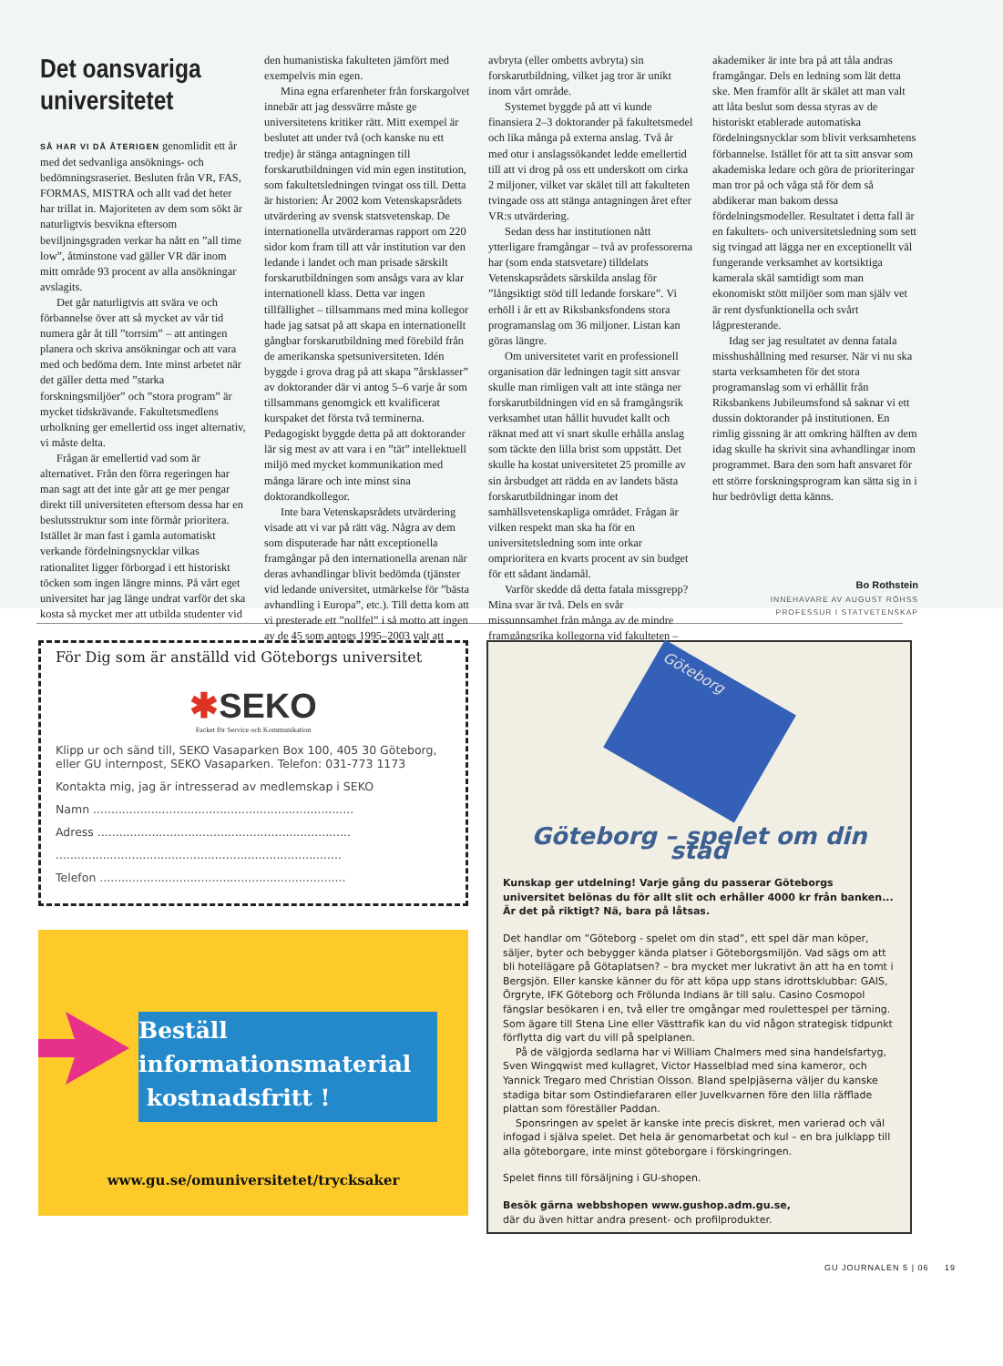Det oansvariga universitetet
SÅ HAR VI DÅ ÅTERIGEN genomlidit ett år med det sedvanliga ansöknings- och bedömningsraseriet. Besluten från VR, FAS, FORMAS, MISTRA och allt vad det heter har trillat in. Majoriteten av dem som sökt är naturligtvis besvikna eftersom beviljningsgraden verkar ha nått en ”all time low”, åtminstone vad gäller VR där inom mitt område 93 procent av alla ansökningar avslagits.
Det går naturligtvis att svära ve och förbannelse över att så mycket av vår tid numera går åt till ”torrsim” – att antingen planera och skriva ansökningar och att vara med och bedöma dem. Inte minst arbetet när det gäller detta med ”starka forskningsmiljöer” och ”stora program” är mycket tidskrävande. Fakultetsmedlens urholkning ger emellertid oss inget alternativ, vi måste delta.
Frågan är emellertid vad som är alternativet. Från den förra regeringen har man sagt att det inte går att ge mer pengar direkt till universiteten eftersom dessa har en beslutsstruktur som inte förmår prioritera. Istället är man fast i gamla automatiskt verkande fördelningsnycklar vilkas rationalitet ligger förborgad i ett historiskt töcken som ingen längre minns. På vårt eget universitet har jag länge undrat varför det ska kosta så mycket mer att utbilda studenter vid den humanistiska fakulteten jämfört med exempelvis min egen.
Mina egna erfarenheter från forskargolvet innebär att jag dessvärre måste ge universitetens kritiker rätt. Mitt exempel är beslutet att under två (och kanske nu ett tredje) år stänga antagningen till forskarutbildningen vid min egen institution, som fakultetsledningen tvingat oss till. Detta är historien: År 2002 kom Vetenskapsrådets utvärdering av svensk statsvetenskap. De internationella utvärderarnas rapport om 220 sidor kom fram till att vår institution var den ledande i landet och man prisade särskilt forskarutbildningen som ansågs vara av klar internationell klass. Detta var ingen tillfällighet – tillsammans med mina kollegor hade jag satsat på att skapa en internationellt gångbar forskarutbildning med förebild från de amerikanska spetsuniversiteten. Idén byggde i grova drag på att skapa ”årsklasser” av doktorander där vi antog 5–6 varje år som tillsammans genomgick ett kvalificerat kurspaket det första två terminerna. Pedagogiskt byggde detta på att doktorander lär sig mest av att vara i en ”tät” intellektuell miljö med mycket kommunikation med många lärare och inte minst sina doktorandkollegor.
Inte bara Vetenskapsrådets utvärdering visade att vi var på rätt väg. Några av dem som disputerade har nått exceptionella framgångar på den internationella arenan när deras avhandlingar blivit bedömda (tjänster vid ledande universitet, utmärkelse för ”bästa avhandling i Europa”, etc.). Till detta kom att vi presterade ett ”nollfel” i så motto att ingen av de 45 som antogs 1995–2003 valt att avbryta (eller ombetts avbryta) sin forskarutbildning, vilket jag tror är unikt inom vårt område.
Systemet byggde på att vi kunde finansiera 2–3 doktorander på fakultetsmedel och lika många på externa anslag. Två år med otur i anslagssökandet ledde emellertid till att vi drog på oss ett underskott om cirka 2 miljoner, vilket var skälet till att fakulteten tvingade oss att stänga antagningen året efter VR:s utvärdering.
Sedan dess har institutionen nått ytterligare framgångar – två av professorerna har (som enda statsvetare) tilldelats Vetenskapsrådets särskilda anslag för ”långsiktigt stöd till ledande forskare”. Vi erhöll i år ett av Riksbanksfondens stora programanslag om 36 miljoner. Listan kan göras längre.
Om universitetet varit en professionell organisation där ledningen tagit sitt ansvar skulle man rimligen valt att inte stänga ner forskarutbildningen vid en så framgångsrik verksamhet utan hållit huvudet kallt och räknat med att vi snart skulle erhålla anslag som täckte den lilla brist som uppstått. Det skulle ha kostat universitetet 25 promille av sin årsbudget att rädda en av landets bästa forskarutbildningar inom det samhällsvetenskapliga området. Frågan är vilken respekt man ska ha för en universitetsledning som inte orkar omprioritera en kvarts procent av sin budget för ett sådant ändamål.
Varför skedde då detta fatala missgrepp? Mina svar är två. Dels en svår missunnsamhet från många av de mindre framgångsrika kollegorna vid fakulteten – akademiker är inte bra på att tåla andras framgångar. Dels en ledning som lät detta ske. Men framför allt är skälet att man valt att låta beslut som dessa styras av de historiskt etablerade automatiska fördelningsnycklar som blivit verksamhetens förbannelse. Istället för att ta sitt ansvar som akademiska ledare och göra de prioriteringar man tror på och våga stå för dem så abdikerar man bakom dessa fördelningsmodeller. Resultatet i detta fall är en fakultets- och universitetsledning som sett sig tvingad att lägga ner en exceptionellt väl fungerande verksamhet av kortsiktiga kamerala skäl samtidigt som man ekonomiskt stött miljöer som man själv vet är rent dysfunktionella och svårt lågpresterande.
Idag ser jag resultatet av denna fatala misshushållning med resurser. När vi nu ska starta verksamheten för det stora programanslag som vi erhållit från Riksbankens Jubileumsfond så saknar vi ett dussin doktorander på institutionen. En rimlig gissning är att omkring hälften av dem idag skulle ha skrivit sina avhandlingar inom programmet. Bara den som haft ansvaret för ett större forskningsprogram kan sätta sig in i hur bedrövligt detta känns.
Bo Rothstein
INNEHAVARE AV AUGUST RÖHSS PROFESSUR I STATVETENSKAP
För Dig som är anställd vid Göteborgs universitet
✱SEKO
Facket för Service och Kommunikation
Klipp ur och sänd till, SEKO Vasaparken Box 100, 405 30 Göteborg,
eller GU internpost, SEKO Vasaparken. Telefon: 031-773 1173
Kontakta mig, jag är intresserad av medlemskap i SEKO
Namn ........................................................................
Adress ......................................................................
...............................................................................
Telefon ....................................................................
Beställ informationsmaterial
kostnadsfritt !
www.gu.se/omuniversitetet/trycksaker
Göteborg
Göteborg – spelet om din stad
Kunskap ger utdelning! Varje gång du passerar Göteborgs universitet belönas du för allt slit och erhåller 4000 kr från banken... Är det på riktigt? Nä, bara på låtsas.
Det handlar om ”Göteborg - spelet om din stad”, ett spel där man köper, säljer, byter och bebygger kända platser i Göteborgsmiljön. Vad sägs om att bli hotellägare på Götaplatsen? – bra mycket mer lukrativt än att ha en tomt i Bergsjön. Eller kanske känner du för att köpa upp stans idrottsklubbar: GAIS, Örgryte, IFK Göteborg och Frölunda Indians är till salu. Casino Cosmopol fängslar besökaren i en, två eller tre omgångar med roulettespel per tärning. Som ägare till Stena Line eller Västtrafik kan du vid någon strategisk tidpunkt förflytta dig vart du vill på spelplanen.
På de välgjorda sedlarna har vi William Chalmers med sina handelsfartyg, Sven Wingqwist med kullagret, Victor Hasselblad med sina kameror, och Yannick Tregaro med Christian Olsson. Bland spelpjäserna väljer du kanske stadiga bitar som Ostindiefararen eller Juvelkvarnen före den lilla räfflade plattan som föreställer Paddan.
Sponsringen av spelet är kanske inte precis diskret, men varierad och väl infogad i själva spelet. Det hela är genomarbetat och kul – en bra julklapp till alla göteborgare, inte minst göteborgare i förskingringen.
Spelet finns till försäljning i GU-shopen.
Besök gärna webbshopen www.gushop.adm.gu.se,
där du även hittar andra present- och profilprodukter.
GU JOURNALEN 5 | 06 19